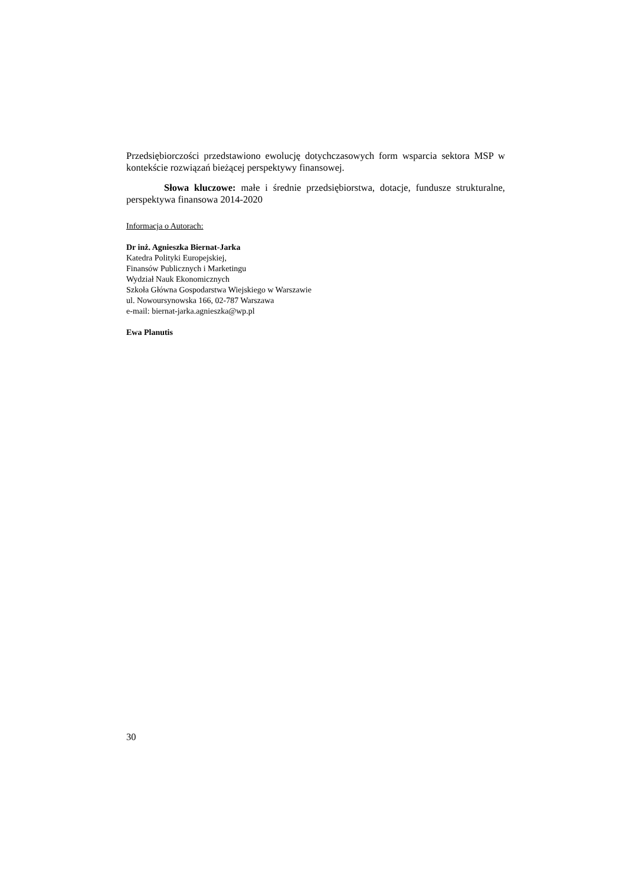Przedsiębiorczości przedstawiono ewolucję dotychczasowych form wsparcia sektora MSP w kontekście rozwiązań bieżącej perspektywy finansowej.
Słowa kluczowe: małe i średnie przedsiębiorstwa, dotacje, fundusze strukturalne, perspektywa finansowa 2014-2020
Informacja o Autorach:
Dr inż. Agnieszka Biernat-Jarka
Katedra Polityki Europejskiej,
Finansów Publicznych i Marketingu
Wydział Nauk Ekonomicznych
Szkoła Główna Gospodarstwa Wiejskiego w Warszawie
ul. Nowoursynowska 166, 02-787 Warszawa
e-mail: biernat-jarka.agnieszka@wp.pl
Ewa Planutis
30